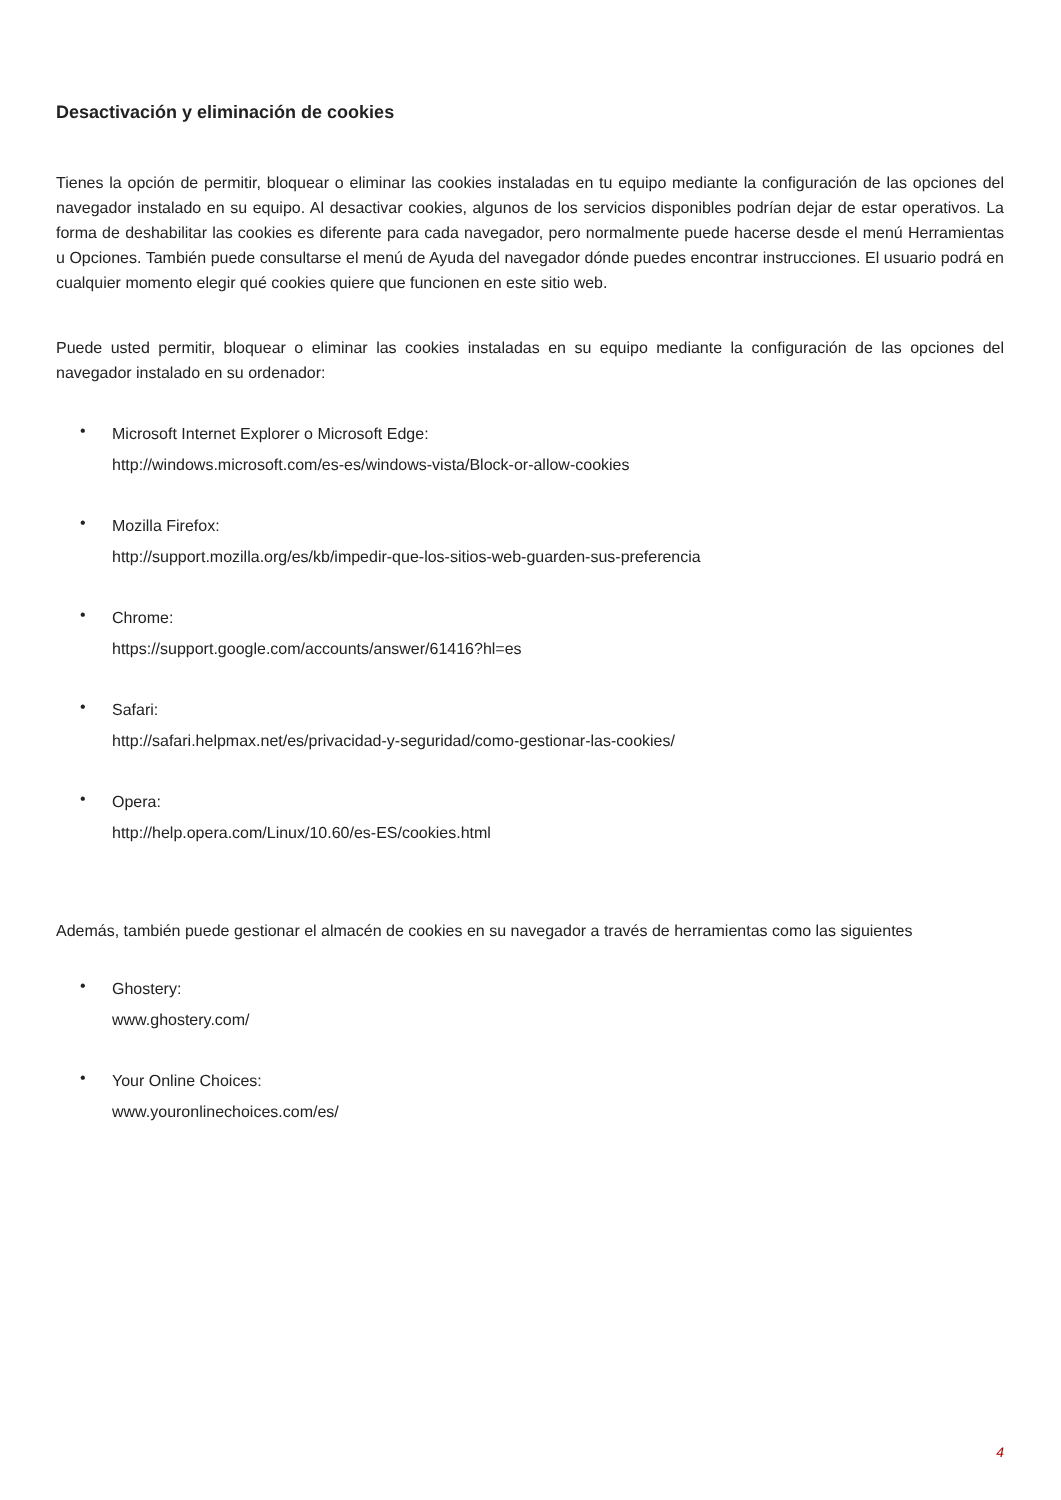Desactivación y eliminación de cookies
Tienes la opción de permitir, bloquear o eliminar las cookies instaladas en tu equipo mediante la configuración de las opciones del navegador instalado en su equipo. Al desactivar cookies, algunos de los servicios disponibles podrían dejar de estar operativos. La forma de deshabilitar las cookies es diferente para cada navegador, pero normalmente puede hacerse desde el menú Herramientas u Opciones. También puede consultarse el menú de Ayuda del navegador dónde puedes encontrar instrucciones. El usuario podrá en cualquier momento elegir qué cookies quiere que funcionen en este sitio web.
Puede usted permitir, bloquear o eliminar las cookies instaladas en su equipo mediante la configuración de las opciones del navegador instalado en su ordenador:
•
Microsoft Internet Explorer o Microsoft Edge:
http://windows.microsoft.com/es-es/windows-vista/Block-or-allow-cookies
•
Mozilla Firefox:
http://support.mozilla.org/es/kb/impedir-que-los-sitios-web-guarden-sus-preferencia
•
Chrome:
https://support.google.com/accounts/answer/61416?hl=es
•
Safari:
http://safari.helpmax.net/es/privacidad-y-seguridad/como-gestionar-las-cookies/
•
Opera:
http://help.opera.com/Linux/10.60/es-ES/cookies.html
Además, también puede gestionar el almacén de cookies en su navegador a través de herramientas como las siguientes
•
Ghostery:
www.ghostery.com/
•
Your Online Choices:
www.youronlinechoices.com/es/
4